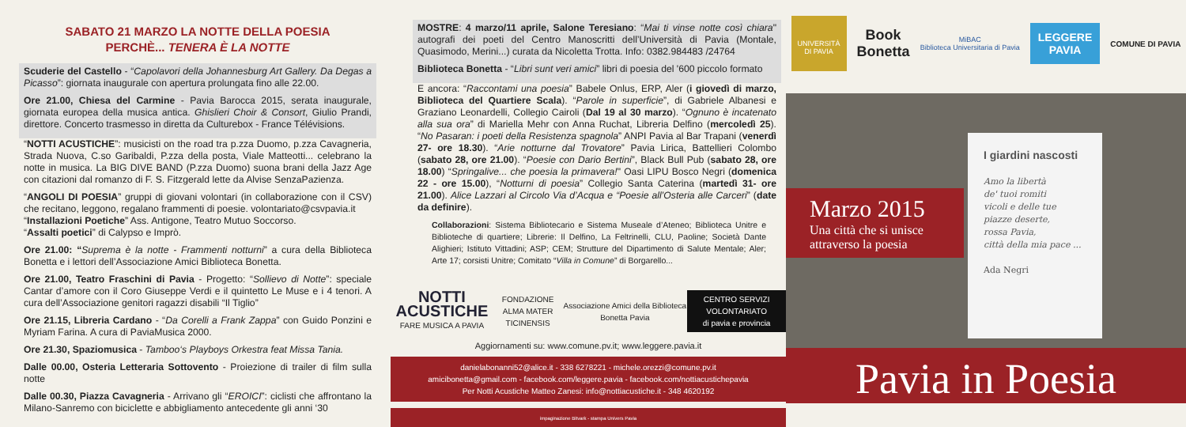SABATO 21 MARZO LA NOTTE DELLA POESIA
PERCHÈ... TENERA È LA NOTTE
Scuderie del Castello - “Capolavori della Johannesburg Art Gallery. Da Degas a Picasso”: giornata inaugurale con apertura prolungata fino alle 22.00.
Ore 21.00, Chiesa del Carmine - Pavia Barocca 2015, serata inaugurale, giornata europea della musica antica. Ghislieri Choir & Consort, Giulio Prandi, direttore. Concerto trasmesso in diretta da Culturebox - France Télévisions.
“NOTTI ACUSTICHE”: musicisti on the road tra p.zza Duomo, p.zza Cavagneria, Strada Nuova, C.so Garibaldi, P.zza della posta, Viale Matteotti... celebrano la notte in musica. La BIG DIVE BAND (P.zza Duomo) suona brani della Jazz Age con citazioni dal romanzo di F. S. Fitzgerald lette da Alvise SenzaPazienza.
“ANGOLI DI POESIA” gruppi di giovani volontari (in collaborazione con il CSV) che recitano, leggono, regalano frammenti di poesie. volontariato@csvpavia.it
“Installazioni Poetiche” Ass. Antigone, Teatro Mutuo Soccorso.
“Assalti poetici” di Calypso e Imprò.
Ore 21.00: “Suprema è la notte - Frammenti notturni” a cura della Biblioteca Bonetta e i lettori dell’Associazione Amici Biblioteca Bonetta.
Ore 21.00, Teatro Fraschini di Pavia - Progetto: “Sollievo di Notte”: speciale Cantar d’amore con il Coro Giuseppe Verdi e il quintetto Le Muse e i 4 tenori. A cura dell’Associazione genitori ragazzi disabili “Il Tiglio”
Ore 21.15, Libreria Cardano - “Da Corelli a Frank Zappa” con Guido Ponzini e Myriam Farina. A cura di PaviaMusica 2000.
Ore 21.30, Spaziomusica - Tamboo‘s Playboys Orkestra feat Missa Tania.
Dalle 00.00, Osteria Letteraria Sottovento - Proiezione di trailer di film sulla notte
Dalle 00.30, Piazza Cavagneria - Arrivano gli “EROICI”: ciclisti che affrontano la Milano-Sanremo con biciclette e abbigliamento antecedente gli anni ‘30
MOSTRE: 4 marzo/11 aprile, Salone Teresiano: “Mai ti vinse notte così chiara" autografi dei poeti del Centro Manoscritti dell’Università di Pavia (Montale, Quasimodo, Merini...) curata da Nicoletta Trotta. Info: 0382.984483 /24764
Biblioteca Bonetta - “Libri sunt veri amici” libri di poesia del '600 piccolo formato
E ancora: “Raccontami una poesia” Babele Onlus, ERP, Aler (i giovedì di marzo, Biblioteca del Quartiere Scala). “Parole in superficie”, di Gabriele Albanesi e Graziano Leonardelli, Collegio Cairoli (Dal 19 al 30 marzo). “Ognuno è incatenato alla sua ora” di Mariella Mehr con Anna Ruchat, Libreria Delfino (mercoledì 25). “No Pasaran: i poeti della Resistenza spagnola” ANPI Pavia al Bar Trapani (venerdì 27- ore 18.30). “Arie notturne dal Trovatore” Pavia Lirica, Battellieri Colombo (sabato 28, ore 21.00). “Poesie con Dario Bertini”, Black Bull Pub (sabato 28, ore 18.00) “Springalive... che poesia la primavera!" Oasi LIPU Bosco Negri (domenica 22 - ore 15.00), “Notturni di poesia” Collegio Santa Caterina (martedì 31- ore 21.00). Alice Lazzari al Circolo Via d’Acqua e “Poesie all’Osteria alle Carceri” (date da definire).
Collaborazioni: Sistema Bibliotecario e Sistema Museale d’Ateneo; Biblioteca Unitre e Biblioteche di quartiere; Librerie: Il Delfino, La Feltrinelli, CLU, Paoline; Società Dante Alighieri; Istituto Vittadini; ASP; CEM; Strutture del Dipartimento di Salute Mentale; Aler; Arte 17; corsisti Unitre; Comitato “Villa in Comune” di Borgarello...
NOTTI ACUSTICHE
FARE MUSICA A PAVIA
FONDAZIONE
ALMA MATER TICINENSIS
Associazione Amici della Biblioteca Bonetta Pavia
CENTRO SERVIZI VOLONTARIATO
di pavia e provincia
Aggiornamenti su: www.comune.pv.it; www.leggere.pavia.it
danielabonanni52@alice.it - 338 6278221 - michele.orezzi@comune.pv.it
amicibonetta@gmail.com - facebook.com/leggere.pavia - facebook.com/nottiacustichepavia
Per Notti Acustiche Matteo Zanesi: info@nottiacustiche.it - 348 4620192
impaginazione Bitvark - stampa Univers Pavia
UNIVERSITÀ
DI PAVIA
Book
Bonetta
MiBAC
Biblioteca Universitaria di Pavia
LEGGERE
PAVIA
COMUNE DI PAVIA
I giardini nascosti
Amo la libertà
de' tuoi romiti
vicoli e delle tue
piazze deserte,
rossa Pavia,
città della mia pace ...
Ada Negri
Marzo 2015
Una città che si unisce attraverso la poesia
Pavia in Poesia